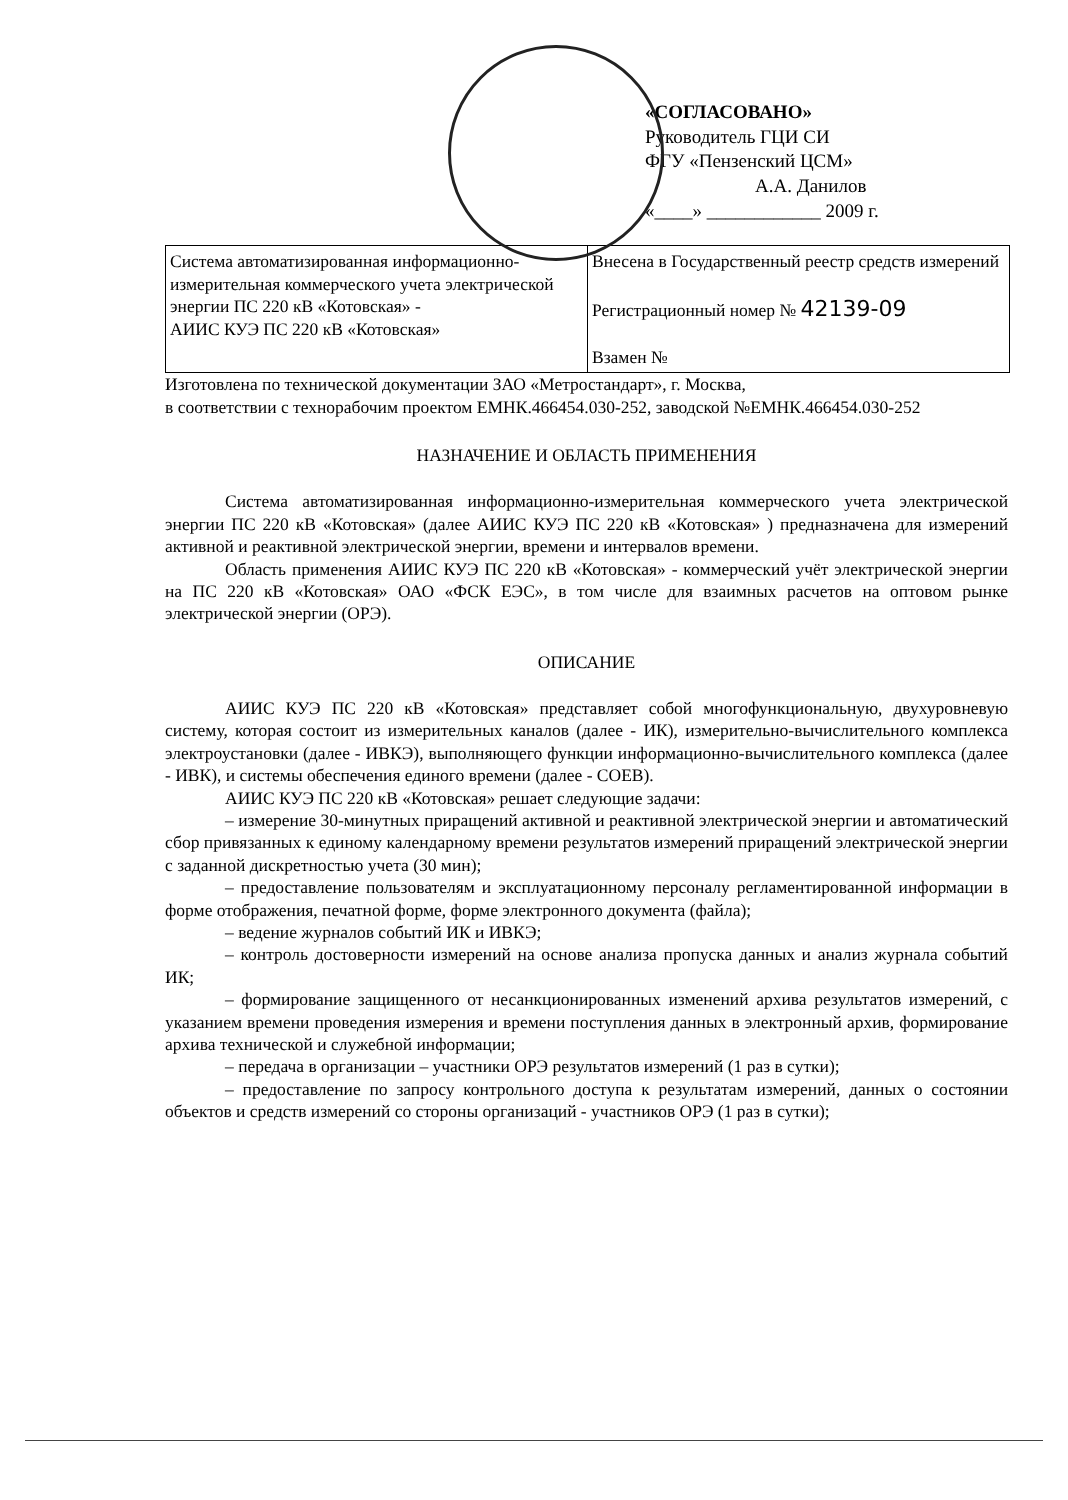«СОГЛАСОВАНО»
Руководитель ГЦИ СИ
ФГУ «Пензенский ЦСМ»
А.А. Данилов
«____» ____________ 2009 г.
| Система автоматизированная информационно-измерительная коммерческого учета электрической энергии ПС 220 кВ «Котовская» - АИИС КУЭ ПС 220 кВ «Котовская» | Внесена в Государственный реестр средств измерений Регистрационный номер № 42139-09 Взамен № |
Изготовлена по технической документации ЗАО «Метростандарт», г. Москва,
в соответствии с технорабочим проектом ЕМНК.466454.030-252, заводской №ЕМНК.466454.030-252
НАЗНАЧЕНИЕ И ОБЛАСТЬ ПРИМЕНЕНИЯ
Система автоматизированная информационно-измерительная коммерческого учета электрической энергии ПС 220 кВ «Котовская» (далее АИИС КУЭ ПС 220 кВ «Котовская» ) предназначена для измерений активной и реактивной электрической энергии, времени и интервалов времени.
Область применения АИИС КУЭ ПС 220 кВ «Котовская» - коммерческий учёт электрической энергии на ПС 220 кВ «Котовская» ОАО «ФСК ЕЭС», в том числе для взаимных расчетов на оптовом рынке электрической энергии (ОРЭ).
ОПИСАНИЕ
АИИС КУЭ ПС 220 кВ «Котовская» представляет собой многофункциональную, двухуровневую систему, которая состоит из измерительных каналов (далее - ИК), измерительно-вычислительного комплекса электроустановки (далее - ИВКЭ), выполняющего функции информационно-вычислительного комплекса (далее - ИВК), и системы обеспечения единого времени (далее - СОЕВ).
АИИС КУЭ ПС 220 кВ «Котовская» решает следующие задачи:
– измерение 30-минутных приращений активной и реактивной электрической энергии и автоматический сбор привязанных к единому календарному времени результатов измерений приращений электрической энергии с заданной дискретностью учета (30 мин);
– предоставление пользователям и эксплуатационному персоналу регламентированной информации в форме отображения, печатной форме, форме электронного документа (файла);
– ведение журналов событий ИК и ИВКЭ;
– контроль достоверности измерений на основе анализа пропуска данных и анализ журнала событий ИК;
– формирование защищенного от несанкционированных изменений архива результатов измерений, с указанием времени проведения измерения и времени поступления данных в электронный архив, формирование архива технической и служебной информации;
– передача в организации – участники ОРЭ результатов измерений (1 раз в сутки);
– предоставление по запросу контрольного доступа к результатам измерений, данных о состоянии объектов и средств измерений со стороны организаций - участников ОРЭ (1 раз в сутки);